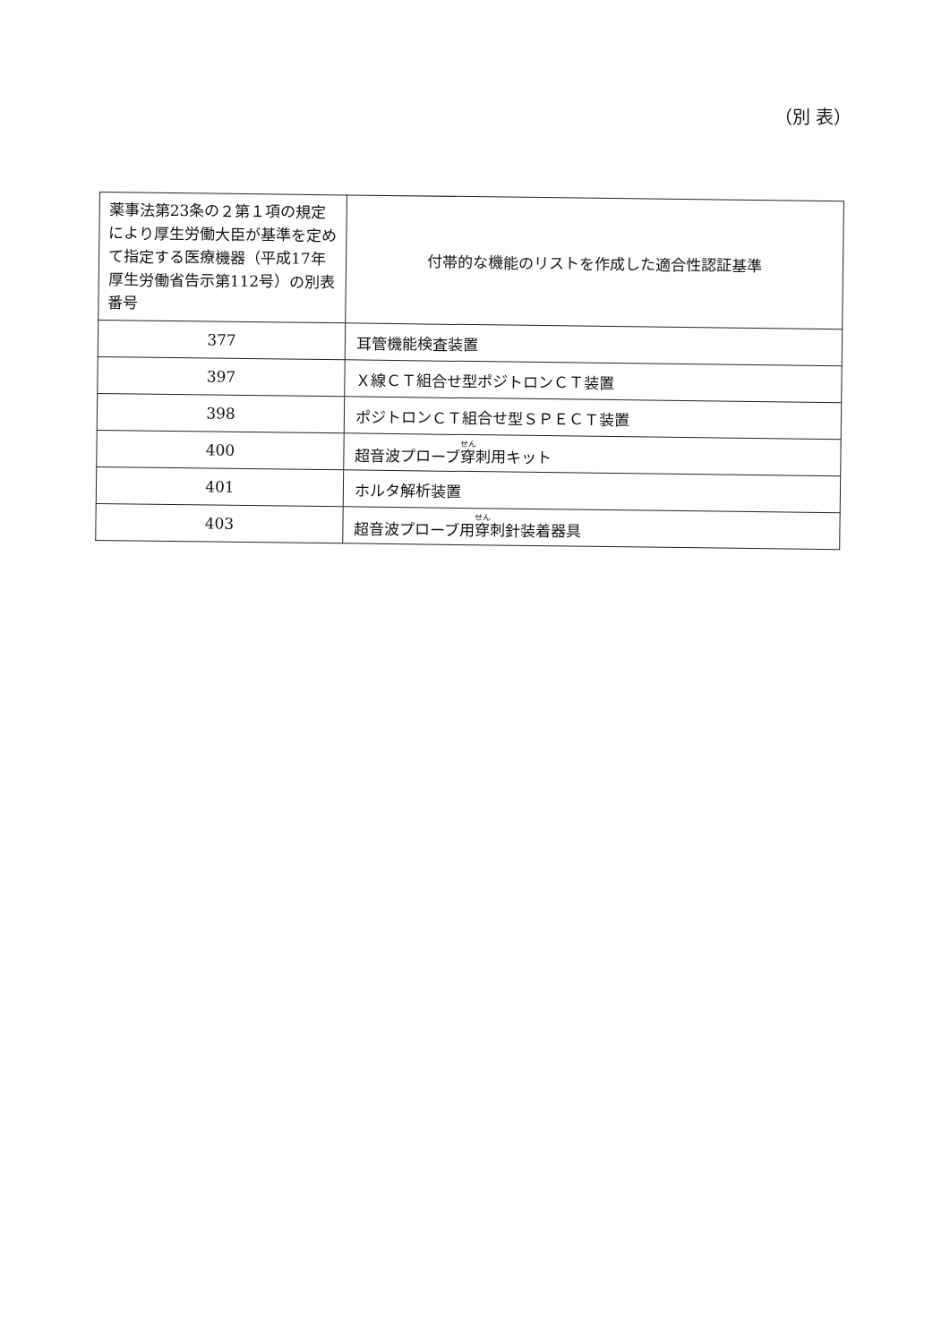（別 表）
| 薬事法第23条の２第１項の規定により厚生労働大臣が基準を定めて指定する医療機器（平成17年厚生労働省告示第112号）の別表番号 | 付帯的な機能のリストを作成した適合性認証基準 |
| --- | --- |
| 377 | 耳管機能検査装置 |
| 397 | Ｘ線ＣＴ組合せ型ポジトロンＣＴ装置 |
| 398 | ポジトロンＣＴ組合せ型ＳＰＥＣＴ装置 |
| 400 | 超音波プローブ 穿 刺用キット |
| 401 | ホルタ解析装置 |
| 403 | 超音波プローブ用 穿 刺針装着器具 |